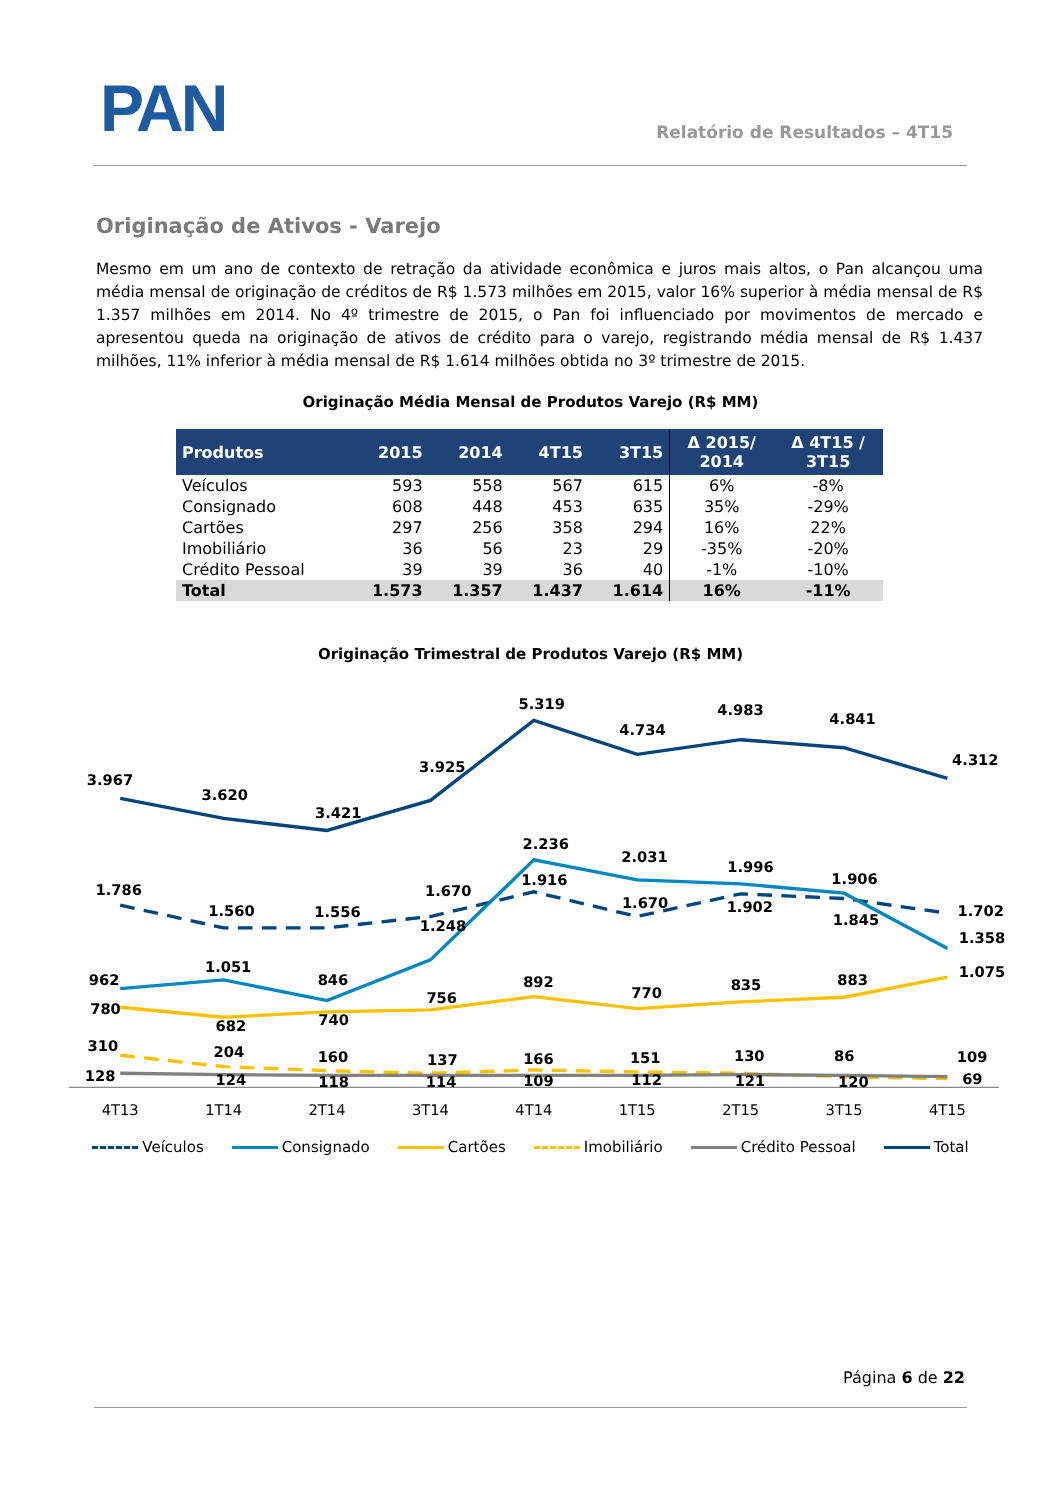PAN Relatório de Resultados – 4T15
Originação de Ativos - Varejo
Mesmo em um ano de contexto de retração da atividade econômica e juros mais altos, o Pan alcançou uma média mensal de originação de créditos de R$ 1.573 milhões em 2015, valor 16% superior à média mensal de R$ 1.357 milhões em 2014. No 4º trimestre de 2015, o Pan foi influenciado por movimentos de mercado e apresentou queda na originação de ativos de crédito para o varejo, registrando média mensal de R$ 1.437 milhões, 11% inferior à média mensal de R$ 1.614 milhões obtida no 3º trimestre de 2015.
Originação Média Mensal de Produtos Varejo (R$ MM)
| Produtos | 2015 | 2014 | 4T15 | 3T15 | Δ 2015/ 2014 | Δ 4T15 / 3T15 |
| --- | --- | --- | --- | --- | --- | --- |
| Veículos | 593 | 558 | 567 | 615 | 6% | -8% |
| Consignado | 608 | 448 | 453 | 635 | 35% | -29% |
| Cartões | 297 | 256 | 358 | 294 | 16% | 22% |
| Imobiliário | 36 | 56 | 23 | 29 | -35% | -20% |
| Crédito Pessoal | 39 | 39 | 36 | 40 | -1% | -10% |
| Total | 1.573 | 1.357 | 1.437 | 1.614 | 16% | -11% |
Originação Trimestral de Produtos Varejo (R$ MM)
3.967
3.620
3.421
3.925
5.319
4.734
4.983
4.841
4.312
1.786
1.560
1.556
1.670
1.916
1.670
1.902
1.845
1.702
962
1.051
846
1.248
2.236
2.031
1.996
1.906
1.358
780
682
740
756
892
770
835
883
1.075
310
204
160
137
166
151
130
86
109
128
124
118
114
109
112
121
120
69
4T13
1T14
2T14
3T14
4T14
1T15
2T15
3T15
4T15
Veículos Consignado Cartões Imobiliário Crédito Pessoal Total
Página 6 de 22